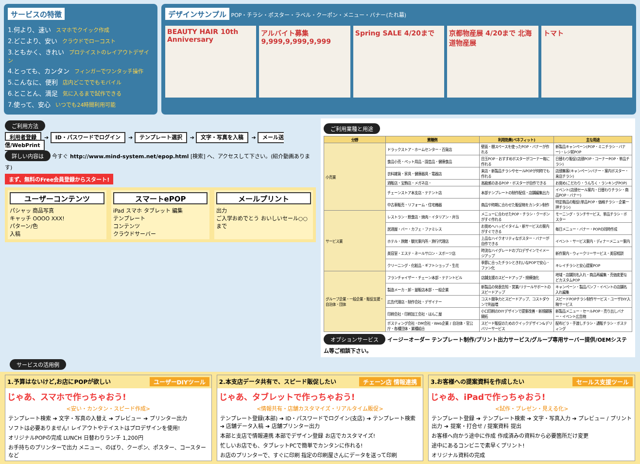サービスの特徴
1.何より、速い スマホでクイック作成
2.どこより、安い クラウドでローコスト
3.ともかく、きれい プロテイストのレイアウトデザイン
4.とっても、カンタン フィンガーでワンタッチ操作
5.こんなに、便利 店内どこででもモバイル
6.とことん、満足 気に入るまで試作できる
7.使って、安心 いつでも24時間利用可能
デザインサンプル
POP・チラシ・ポスター・ラベル・クーポン・メニュー・バナー(たれ幕)
BEAUTY HAIR 10th Anniversary アルバイト募集 9,999,9,999,9,999 Spring SALE 4/20まで 京都物産展 4/20まで 北海道物産展 トマト
ご利用方法
利用者登録 ➔ ID・パスワードでログイン ➔ テンプレート選択 ➔ 文字・写真を入稿 ➔ メール送信/WebPrint
詳しい内容は 今すぐ http://www.mind-system.net/epop.html [検索] へ、アクセスして下さい。(紹介動画あります)
まず、無料のFree会員登録からスタート!
ユーザーコンテンツ
パシャッ 商品写真
キャッチ OOOO XXX!
パターン/色
入稿
スマートePOP
iPad スマホ タブレット 編集
テンプレート
コンテンツ
クラウドサーバー
メールプリント
出力
ご入学おめでとう おいしいセール○○まで
ご利用業種と用途
| 分野 | 業種例 | 利用効果(ベネフィット) | 主な用途 |
| --- | --- | --- | --- |
| 小売業 | ドラックストア・ホームセンター・百貨店 | 壁面・棚スペースを使ったPOP・バナーが作れる | 新製品キャンペーン(POP・ミニチラシ・バナー)・レジ前POP |
| | 食品小売・ペット用品・園芸品・健康食品 | 目玉POP・おすすめポスターがコーナー毎に作れる | 日替わり販促(店頭POP・コーナーPOP・単品チラシ) |
| | 衣料雑貨・家具・健康器具・電器店 | 来店・新製品チラシやセールPOPが何時でも作れる | 店頭集客(キャンペーンバナー・案内ポスター・来店チラシ) |
| | 酒販店・宝飾店・メガネ店・ | 高級感のあるPOP・ポスターが自作できる | お奨め(こだわり・うんちく・ランキングPOP) |
| | チェーンストア本支店・テナント店 | 本部テンプレートの制作配信・店舗編集出力 | イベント(店頭セール案内・日替わりチラシ・商品POP・バナー) |
| | 中古車販売・リフォーム・住宅機器 | 商品や時期に合わせた販促物をカンタン制作 | 特定商品の販促(単品POP・価格チラシ・企業一押チラシ) |
| サービス業 | レストラン・飲食店・焼肉・イタリアン・弁当 | メニューに合わせたPOP・チラシ・クーポンがすぐ作れる | モーニング・ランチサービス、単品チラシ・ポスター |
| | 居酒屋・バー・カフェ・ファミレス | お奨めへハッピイタイム・新サービスの案内がすぐできる | 毎日メニュー・バナー・POPの同時作成 |
| | ホテル・旅館・観光案内所・旅行代理店 | 上品なハイクオリティなポスター・バナーが自作できる | イベント・サービス案内・ディナーメニュー案内 |
| | 美容室・エステ・ネールサロン・スポーツ店 | 時流なハイグレードのプロデザインでイメージアップ | 新作案内・ウィークリーサービス・美容相談 |
| | クリーニング・化粧品・ギフトショップ・生花 | 季節に合ったチラシときれいなPOPで安心・ファン化 | キレイチラシと安心提案POP |
| グループ企業・一般企業・販促支援・自治体・団体 | フランチャイザー・チェーン本部・テナントビル | 店舗支援のスピードアップ・規模強化 | 地域・店舗別名入れ・商品再編集・売価変更などカスタムPOP |
| | 製造メーカ・卸・量販店本部・一般企業 | 新製品の発表告知・営業/リテールサポートのスピードアップ | キャンペーン・製品パンフ・イベントの店舗名入れ編集 |
| | 広告代理店・制作会社・デザイナー | コスト競争力とスピードアップ、コストダウンで利益増 | スピードPOPチラシ制作サービス・ユーザDIY入稿サービス |
| | 印刷会社・印刷加工会社・はんこ屋 | 小口印刷のDIYデザインで提案改善・新規顧客開拓 | 新製品メニュー・セールPOP・売り出しバナー・イベント広告物 |
| | ポスティング会社・DM会社・Web企業 / 自治体・官公庁・各種団体・業種組合 | スピード販促のためのクイックデザイン&デリバリーサービス | 配布ビラ・手渡しチラシ・通販チラシ・ポスティング |
オプションサービス イージーオーダー テンプレート制作/プリント出力サービス/グループ専用サーバー提供/OEMシステム等ご相談下さい。
サービスの活用例
1.予算はないけど,お店にPOPが欲しい ユーザーDIYツール
じゃあ、スマホで作っちゃおう!
<安い・カンタン・スピード作成>
テンプレート検索 ➔ 文字・写真の入替え ➔ プレビュー ➔ プリンター出力
ソフトは必要ありません! レイアウトやテイストはプロデザインを使用!
オリジナルPOPの完成 LUNCH 日替わりランチ 1,200円
お手持ちのプリンターで出力 メニュー、のぼり、クーポン、ポスター、コースター など
2.本支店データ共有で、スピード販促したい チェーン店 情報連携
じゃあ、タブレットで作っちゃおう!
<情報共有・店舗カスタマイズ・リアルタイム販促>
テンプレート登録(本部) ➔ ID・パスワードでログイン(支店) ➔ テンプレート検索 ➔ 店舗データ入稿 ➔ 店舗プリンター出力
本部と支店で情報連携 本部でデザイン登録 お店でカスタマイズ!
忙しいお店でも、タブレットPCで簡単でカンタンに作れる!
お店のプリンターで、すぐに印刷 指定の印刷屋さんにデータを送って印刷
3.お客様への提案資料を作成したい セールス支援ツール
じゃあ、iPadで作っちゃおう!
<試作・プレゼン・見える化>
テンプレート登録 ➔ テンプレート検索 ➔ 文字・写真入力 ➔ プレビュー / プリント出力 ➔ 提案・打合せ / 提案資料 提出
お客様へ向かう途中に作成 作成済みの資料から必要箇所だけ変更
途中にあるコンビニで素早くプリント!
オリジナル資料の完成